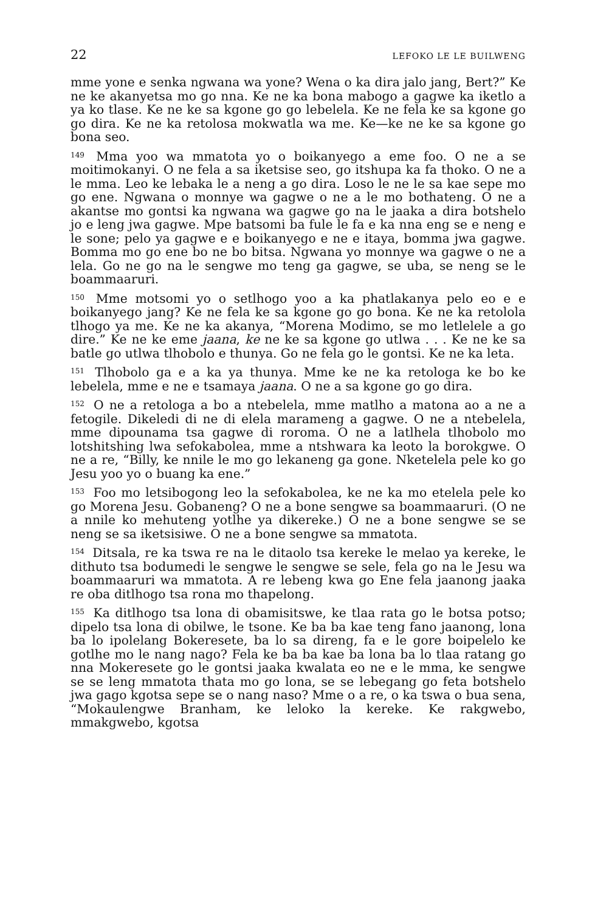22 LEFOKO LE LE BUILWENG
mme yone e senka ngwana wa yone? Wena o ka dira jalo jang, Bert?” Ke ne ke akanyetsa mo go nna. Ke ne ka bona mabogo a gagwe ka iketlo a ya ko tlase. Ke ne ke sa kgone go go lebelela. Ke ne fela ke sa kgone go go dira. Ke ne ka retolosa mokwatla wa me. Ke—ke ne ke sa kgone go bona seo.
<sup>149</sup> Mma yoo wa mmatota yo o boikanyego a eme foo. O ne a se moitimokanyi. O ne fela a sa iketsise seo, go itshupa ka fa thoko. O ne a le mma. Leo ke lebaka le a neng a go dira. Loso le ne le sa kae sepe mo go ene. Ngwana o monnye wa gagwe o ne a le mo bothateng. O ne a akantse mo gontsi ka ngwana wa gagwe go na le jaaka a dira botshelo jo e leng jwa gagwe. Mpe batsomi ba fule le fa e ka nna eng se e neng e le sone; pelo ya gagwe e e boikanyego e ne e itaya, bomma jwa gagwe. Bomma mo go ene bo ne bo bitsa. Ngwana yo monnye wa gagwe o ne a lela. Go ne go na le sengwe mo teng ga gagwe, se uba, se neng se le boammaaruri.
<sup>150</sup> Mme motsomi yo o setlhogo yoo a ka phatlakanya pelo eo e e boikanyego jang? Ke ne fela ke sa kgone go go bona. Ke ne ka retolola tlhogo ya me. Ke ne ka akanya, “Morena Modimo, se mo letlelele a go dire.” Ke ne ke eme jaana, ke ne ke sa kgone go utlwa . . . Ke ne ke sa batle go utlwa tlhobolo e thunya. Go ne fela go le gontsi. Ke ne ka leta.
<sup>151</sup> Tlhobolo ga e a ka ya thunya. Mme ke ne ka retologa ke bo ke lebelela, mme e ne e tsamaya jaana. O ne a sa kgone go go dira.
<sup>152</sup> O ne a retologa a bo a ntebelela, mme matlho a matona ao a ne a fetogile. Dikeledi di ne di elela marameng a gagwe. O ne a ntebelela, mme dipounama tsa gagwe di roroma. O ne a latlhela tlhobolo mo lotshitshing lwa sefokabolea, mme a ntshwara ka leoto la borokgwe. O ne a re, “Billy, ke nnile le mo go lekaneng ga gone. Nketelela pele ko go Jesu yoo yo o buang ka ene.”
<sup>153</sup> Foo mo letsibogong leo la sefokabolea, ke ne ka mo etelela pele ko go Morena Jesu. Gobaneng? O ne a bone sengwe sa boammaaruri. (O ne a nnile ko mehuteng yotlhe ya dikereke.) O ne a bone sengwe se se neng se sa iketsisiwe. O ne a bone sengwe sa mmatota.
<sup>154</sup> Ditsala, re ka tswa re na le ditaolo tsa kereke le melao ya kereke, le dithuto tsa bodumedi le sengwe le sengwe se sele, fela go na le Jesu wa boammaaruri wa mmatota. A re lebeng kwa go Ene fela jaanong jaaka re oba ditlhogo tsa rona mo thapelong.
<sup>155</sup> Ka ditlhogo tsa lona di obamisitswe, ke tlaa rata go le botsa potso; dipelo tsa lona di obilwe, le tsone. Ke ba ba kae teng fano jaanong, lona ba lo ipolelang Bokeresete, ba lo sa direng, fa e le gore boipelelo ke gotlhe mo le nang nago? Fela ke ba ba kae ba lona ba lo tlaa ratang go nna Mokeresete go le gontsi jaaka kwalata eo ne e le mma, ke sengwe se se leng mmatota thata mo go lona, se se lebegang go feta botshelo jwa gago kgotsa sepe se o nang naso? Mme o a re, o ka tswa o bua sena, “Mokaulengwe Branham, ke leloko la kereke. Ke rakgwebo, mmakgwebo, kgotsa